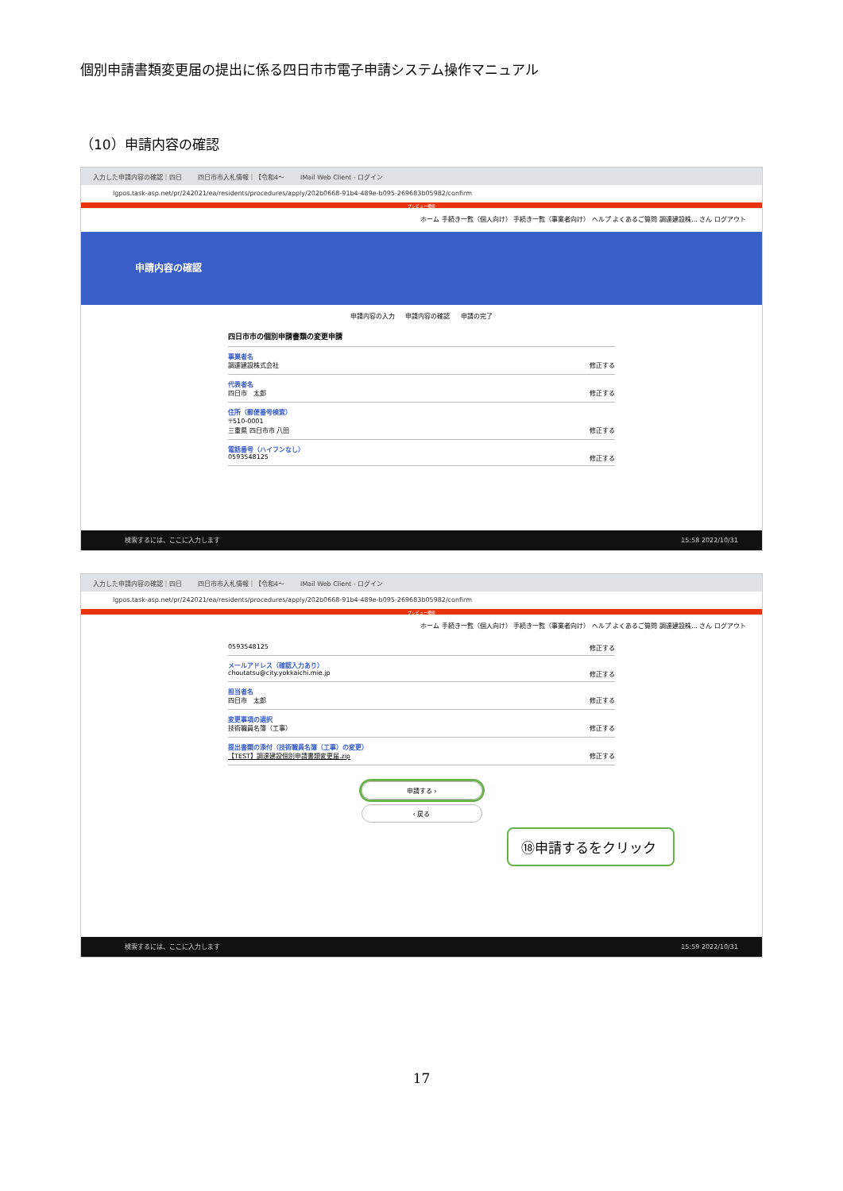個別申請書類変更届の提出に係る四日市市電子申請システム操作マニュアル
（10）申請内容の確認
入力した申請内容の確認｜四日 四日市市入札情報｜【令和4～ IMail Web Client - ログイン
lgpos.task-asp.net/pr/242021/ea/residents/procedures/apply/202b0668-91b4-489e-b095-269683b05982/confirm
プレビュー機能
ホーム 手続き一覧（個人向け） 手続き一覧（事業者向け） ヘルプ よくあるご質問 調達建設株… さん ログアウト
申請内容の確認
申請内容の入力 　 申請内容の確認 　 申請の完了
四日市市の個別申請書類の変更申請
事業者名
調達建設株式会社 修正する
代表者名
四日市　太郎 修正する
住所（郵便番号検索）
〒510-0001
三重県 四日市市 八田 修正する
電話番号（ハイフンなし）
0593548125 修正する
検索するには、ここに入力します 15:58 2022/10/31
入力した申請内容の確認｜四日 四日市市入札情報｜【令和4～ IMail Web Client - ログイン
lgpos.task-asp.net/pr/242021/ea/residents/procedures/apply/202b0668-91b4-489e-b095-269683b05982/confirm
プレビュー機能
ホーム 手続き一覧（個人向け） 手続き一覧（事業者向け） ヘルプ よくあるご質問 調達建設株… さん ログアウト
0593548125 修正する
メールアドレス（確認入力あり）
choutatsu@city.yokkaichi.mie.jp 修正する
担当者名
四日市　太郎 修正する
変更事項の選択
技術職員名簿（工事） 修正する
提出書類の添付（技術職員名簿（工事）の変更）
【TEST】調達建設個別申請書類変更届.zip 修正する
申請する ›
‹ 戻る
検索するには、ここに入力します 15:59 2022/10/31
⑱申請するをクリック
17